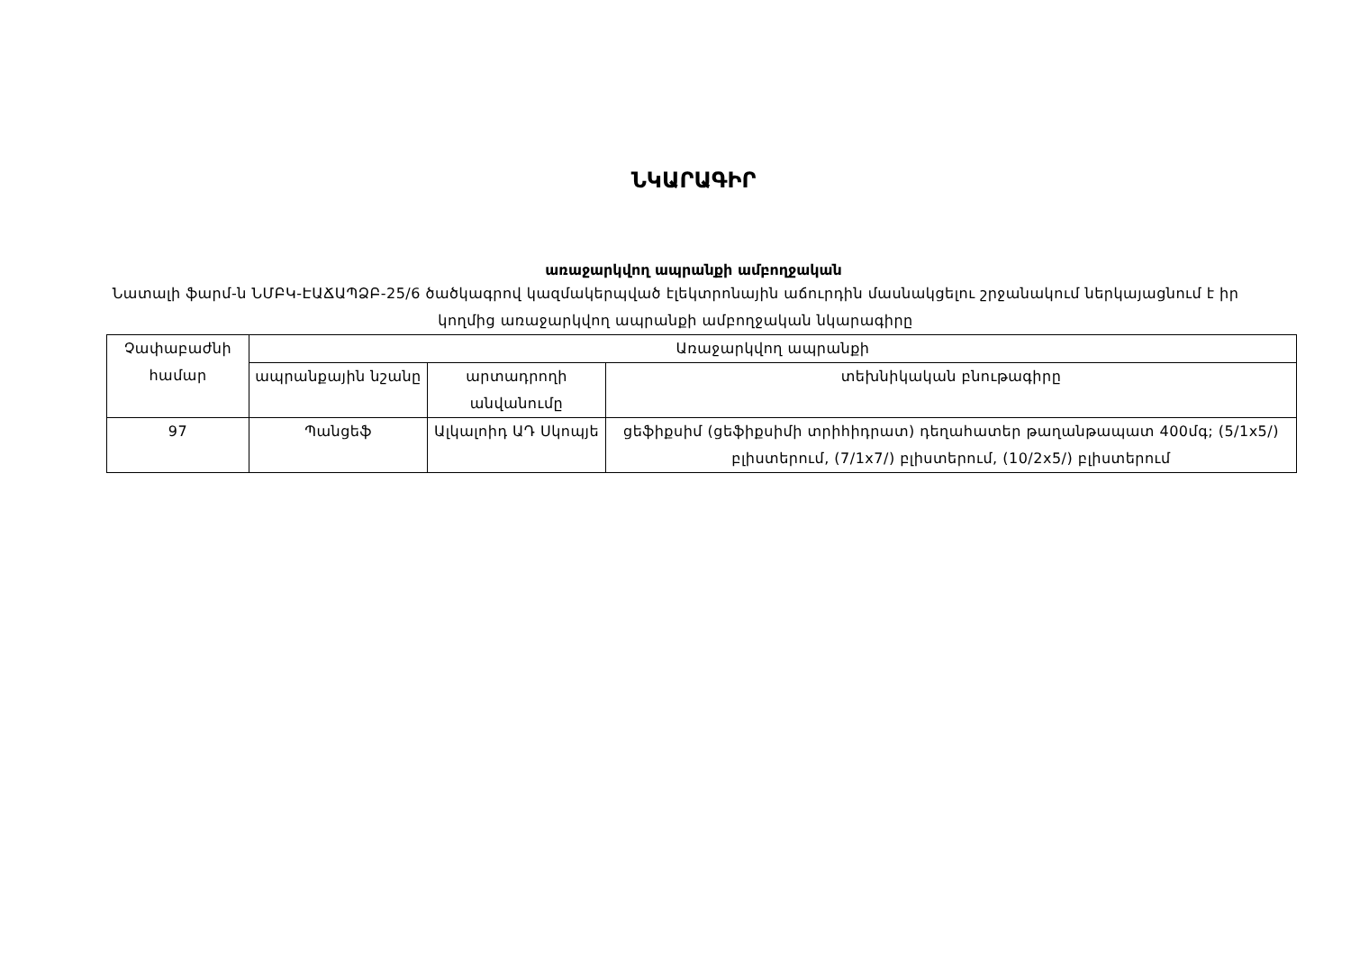ՆԿԱՐԱԳԻՐ
առաջարկվող ապրանքի ամբողջական
Նատալի ֆարմ-ն ՆՄԲԿ-ԷԱՃԱՊՁԲ-25/6 ծածկագրով կազմակերպված էլեկտրոնային աճուրդին մասնակցելու շրջանակում ներկայացնում է իր կողմից առաջարկվող ապրանքի ամբողջական նկարագիրը
| Չափաբաժնի համար | Առաջարկվող ապրանքի | | |
| --- | --- | --- | --- |
| | ապրանքային նշանը | արտադրողի անվանումը | տեխնիկական բնութագիրը |
| 97 | Պանցեֆ | Ալկալոիդ ԱԴ Սկոպյե | ցեֆիքսիմ (ցեֆիքսիմի տրիհիդրատ) դեղահատեր թաղանթապատ 400մգ; (5/1x5/) բլիստերում, (7/1x7/) բլիստերում, (10/2x5/) բլիստերում |